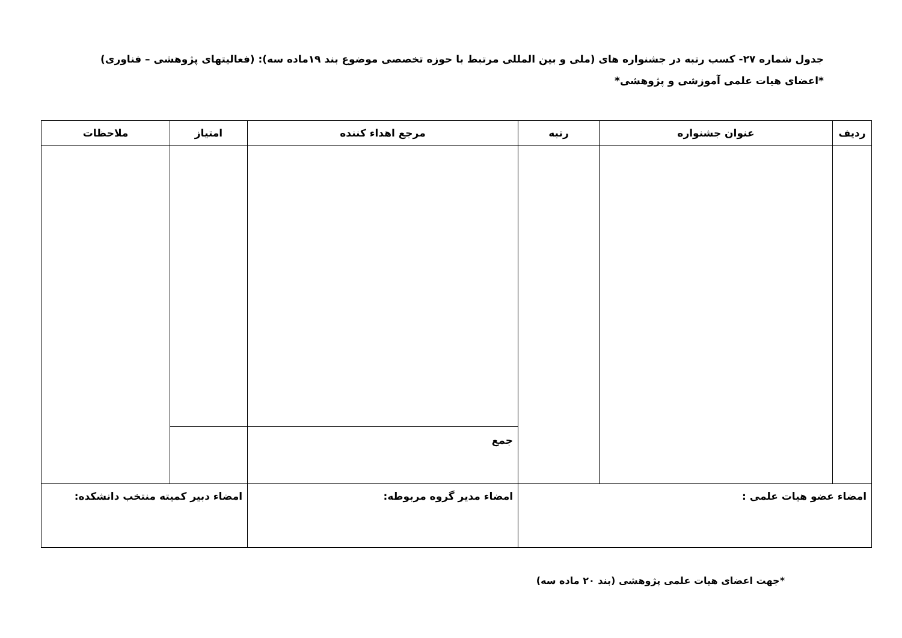جدول شماره ۲۷- کسب رتبه در جشنواره های (ملی و بین المللی مرتبط با حوزه تخصصی موضوع بند ۱۹ماده سه): (فعالیتهای پژوهشی – فناوری)
*اعضای هیات علمی آموزشی و پژوهشی*
| ردیف | عنوان جشنواره | رتبه | مرجع اهداء کننده | امتیاز | ملاحظات |
| --- | --- | --- | --- | --- | --- |
| | | | جمع | | |
| امضاء عضو هیات علمی : | | | امضاء مدیر گروه مربوطه: | امضاء دبیر کمیته منتخب دانشکده: | |
*جهت اعضای هیات علمی پژوهشی (بند ۲۰ ماده سه)